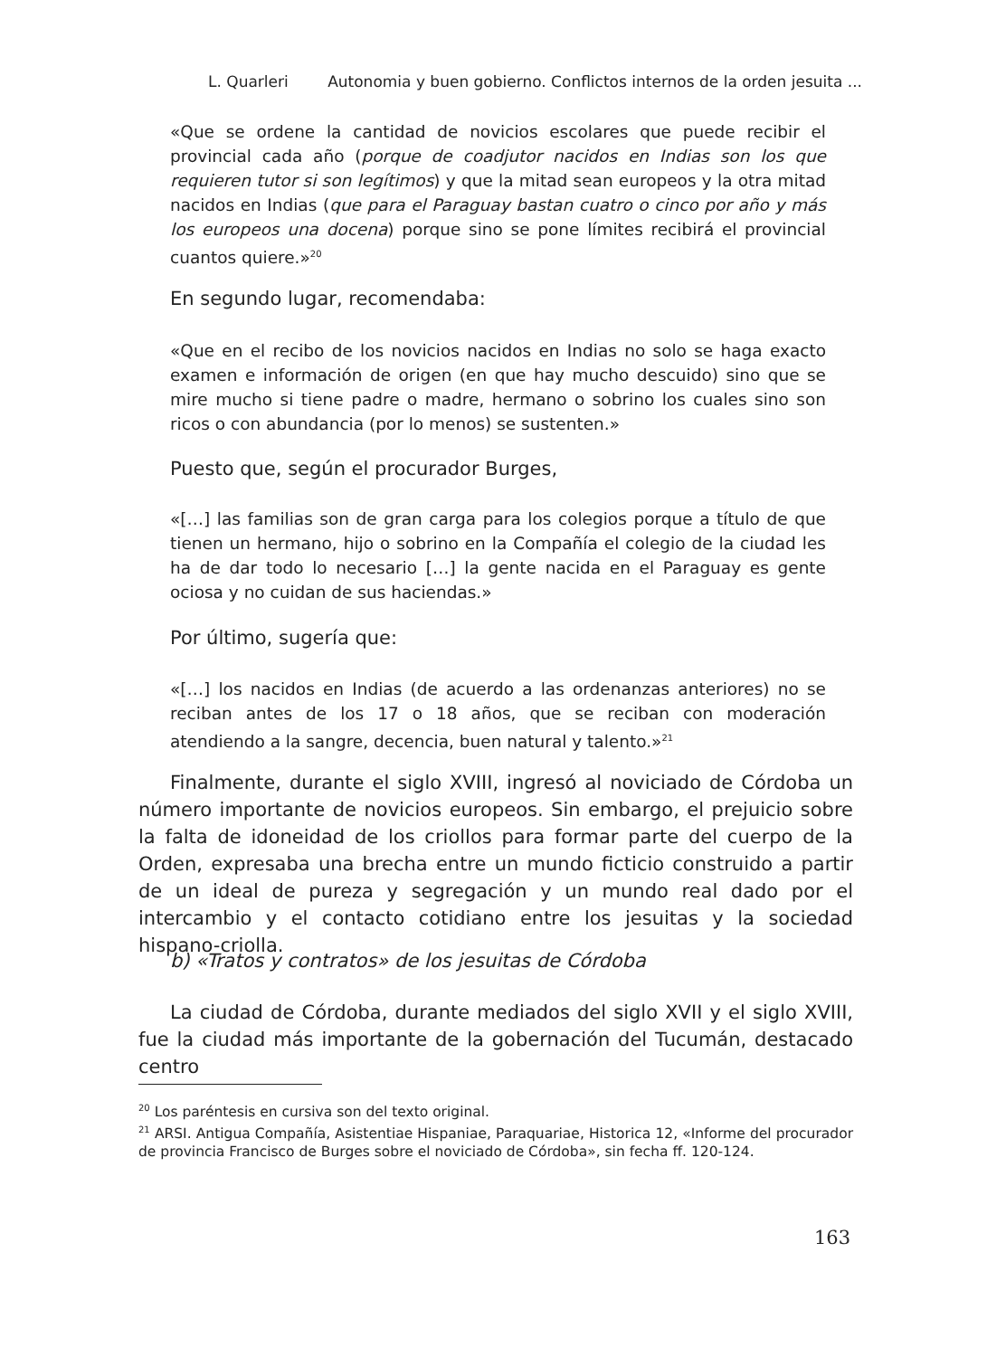L. Quarleri Autonomia y buen gobierno. Conflictos internos de la orden jesuita ...
«Que se ordene la cantidad de novicios escolares que puede recibir el provincial cada año (porque de coadjutor nacidos en Indias son los que requieren tutor si son legítimos) y que la mitad sean europeos y la otra mitad nacidos en Indias (que para el Paraguay bastan cuatro o cinco por año y más los europeos una docena) porque sino se pone límites recibirá el provincial cuantos quiere.»<sup>20</sup>
En segundo lugar, recomendaba:
«Que en el recibo de los novicios nacidos en Indias no solo se haga exacto examen e información de origen (en que hay mucho descuido) sino que se mire mucho si tiene padre o madre, hermano o sobrino los cuales sino son ricos o con abundancia (por lo menos) se sustenten.»
Puesto que, según el procurador Burges,
«[…] las familias son de gran carga para los colegios porque a título de que tienen un hermano, hijo o sobrino en la Compañía el colegio de la ciudad les ha de dar todo lo necesario […] la gente nacida en el Paraguay es gente ociosa y no cuidan de sus haciendas.»
Por último, sugería que:
«[…] los nacidos en Indias (de acuerdo a las ordenanzas anteriores) no se reciban antes de los 17 o 18 años, que se reciban con moderación atendiendo a la sangre, decencia, buen natural y talento.»<sup>21</sup>
Finalmente, durante el siglo XVIII, ingresó al noviciado de Córdoba un número importante de novicios europeos. Sin embargo, el prejuicio sobre la falta de idoneidad de los criollos para formar parte del cuerpo de la Orden, expresaba una brecha entre un mundo ficticio construido a partir de un ideal de pureza y segregación y un mundo real dado por el intercambio y el contacto cotidiano entre los jesuitas y la sociedad hispano-criolla.
b) «Tratos y contratos» de los jesuitas de Córdoba
La ciudad de Córdoba, durante mediados del siglo XVII y el siglo XVIII, fue la ciudad más importante de la gobernación del Tucumán, destacado centro
<sup>20</sup> Los paréntesis en cursiva son del texto original.
<sup>21</sup> ARSI. Antigua Compañía, Asistentiae Hispaniae, Paraquariae, Historica 12, «Informe del procurador de provincia Francisco de Burges sobre el noviciado de Córdoba», sin fecha ff. 120-124.
163